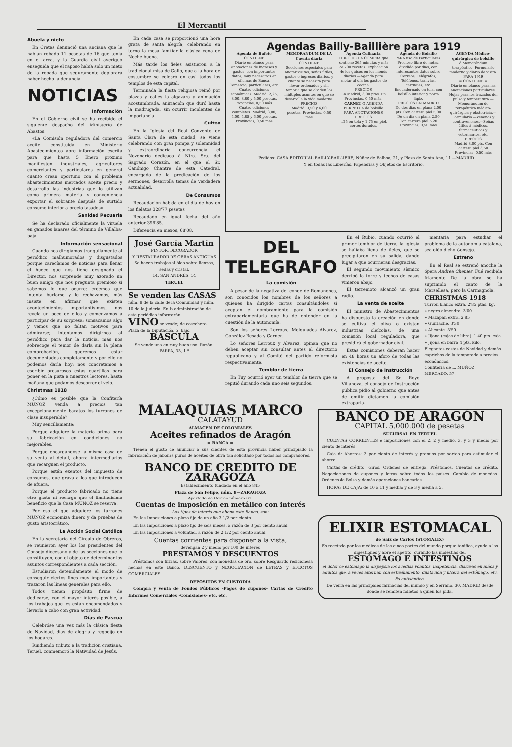El Mercantil
Abuela y nieto
En Cretas denunció una anciana que le habían robado 11 pesetas de 16 que tenía en el arca, y la Guardia civil averiguó enseguida que el raposo había sido un nieto de la robada que seguramente deplorará haber hecho la denuncia.
NOTICIAS
Información
En el Gobierno civil se ha recibido el siguiente despacho del Ministerio de Abastos:
«La Comisión reguladora del comercio aceite constituida en Ministerio Abastecimientos abre información escrita para que hasta 5 Enero próximo manifiesten industriales, agricultores comerciantes y particulares en general cuanto crean oportuno con el problema abastecimientos mercados aceite precio y desarrollo las industrias que lo utilizan como primera materia y conveniencia exportar el sobrante después de surtido consumo interior a precio tasados».
Sanidad Pecuaria
Se ha declarado oficialmente la viruela en ganados lanares del término de Villalba-baja.
Información sensacional
Cuando nos dirigíamos tranquilamente al periódico malhumorados y disgustados porque carecíamos de noticias para llenar el hueco que nos tiene designado el Director, nos sorprende muy azorado un buen amigo que nos pregunta premioso si sabemos lo que ocurre; creemos que intenta burlarse y le rechazamos, más insiste en afirmar que existen acontecimientos importantísimos, nos revela un poco de ellos y comenzamos a participar de su sorpresa; sonsacamos algo y vemos que no faltan motivos para admirarse; intentamos dirigirnos al periódico para dar la noticia, más nos sobrecoge el temor de darla sin la plena comprobación, queremos estar documentados completamente y por ello no podemos darla hoy: nos concretamos a escribir presurosos estas cuartillas para poner en la pista a nuestros lectores, hasta mañana que podamos descorrer el velo.
Christmas 1918
¿Cómo es posible que la Confitería MUÑOZ venda a precios tan excepcionalmente baratos los turrones de clase insuperable?
Muy sencillamente:
Porque adquiere la materia prima para su fabricación en condiciones no mejorables.
Porque encargándose la misma casa de su venta al detall, ahorra intermediarios que recarguen el producto.
Porque están exentos del impuesto de consumos, que grava a los que introducen de afuera.
Porque el producto fabricado no tiene otro gasto ni recargo que el limitadísimo beneficio que la Casa MUÑOZ se reserva.
Por eso el que adquiere los turrones MUÑOZ economiza dinero y da pruebas de gusto aristocrático.
La Acción Social Católica
En la secretaría del Círculo de Obreros, se reunieron ayer los los presidentes del Consejo diocesano y de las secciones que lo constituyen, con el objeto de determinar los asuntos correspondientes a cada sección.
Estudiaron detenidamente el modo de conseguir ciertos fines muy importantes y trazaron las líneas generales para ello.
Todos tienen propósito firme de dedicarse, con el mayor interés posible, a los trabajos que les están encomendados y llevarlo a cabo con gran actividad.
Días de Pascua
Celebróse una vez más la clásica fiesta de Navidad, días de alegría y regocijo en los hogares.
Rindiendo tributo a la tradición cristiana, Teruel, conmemoró la Natividad de Jesús.
En cada casa se proporcionó una hora grata de santa alegría, celebrando en torno la mesa familiar la clásica cena de Noche buena.
Más tarde los fieles asistieron a la tradicional misa de Gallo, que a la hora de costumbre se celebró en casi todos los templos de esta capital.
Terminada la fiesta religiosa reinó por plazas y calles la algazara y animación acostumbrada, animación que duró hasta la madrugada, sin ocurrir incidentes de importancia.
Cultos
En la Iglesia del Real Convento de Santa Clara de esta ciudad, se viene celebrando con gran pompa y solemnidad y extraordinaria concurrencia el Novenario dedicado á Ntra. Sra. del Sagrado Corazón, en el que el Sr. Canónigo Chantre de esta Catedral, encargado de la predicación de los sermones, desarrolla temas de verdadera actualidad.
De Consumos
Recaudación habida en el día de hoy en los fielatos 328'77 pesetas
Recaudado en igual fecha del año anterior 396'85.
Diferencia en menos, 68'08.
Agendas Bailly-Baillière para 1919
Agenda de Bufete
CONTIENE
Diario en blanco para anotaciones de ingresos y gastos, con importantes datos, muy necesarios en oficinas de Banca, Comercio, particulares, etc.
Cuatro ediciones económicas: Madrid: 2,25, 3,00, 3,80 y 5,00 pesetas. Provincias, 0,50 más.
Cuatro ediciones completas. Madrid, 3,00, 4,00, 4,85 y 6,00 pesetas. Provincias, 0,50 más
MEMORANDUM DE LA Cuenta diaria
CONTIENE
Secciones especiales para anotar visitas; señas útiles; gastos e ingresos diarios, y cuanto se necesita para llevar ordenados y sin temor a que se olviden los múltiples asuntos en que se desarrolla la vida moderna.
PRECIOS
Madrid: 3,50 y 4,00 pesetas. Provincias, 0,50 más
Agenda Culinaria
LIBRO DE LA COMPRA que contiene 365 minutas y más de 700 recetas. Explicación de los guisos en los menús diarios.—Agenda para anotar al día los gastos de cocina.
PRECIOS
En Madrid, 3,00 ptas. En Provincias, 0,50 más.
CARNET Ó AGENDA PERPETUA de bolsillo PARA ANOTACIONES
PRECIOS
1,25 en tela y 1,75 en piel, cortes dorados.
Agenda de Bolsillo
PARA uso de Particulares.
Precioso libro de notas, dividido por días, con interesantes datos sobre Correos, Telégrafos, Teléfonos, tranvías, carruajes, etc. Encuadernado en tela, con bolsillo interior y porta lápiz.
PRECIOS EN MADRID
De dos días en plana 2,00 pts. Con cartera piel 5,00
De un día en plana 2,50 Con cartera piel 5,20
Provincias, 0,50 más
AGENDA Médico-quirúrgica de bolsillo
ó Memorándum terapéutico, Formulario moderno y diario de visita.
PARA 1919
= CONTIENE =
Diario en blanco para las anotaciones particulares. Hojas para los trazados del pulso y temperatura.—Memorándum de terapéutica médico-quirúrgica y obstetricia.—Formulario.—Venenos y contravenenos.—Señas útiles á médicos, farmacéuticos y veterinarios, etc.
PRECIOS
Madrid 3,00 pts. Con cartera piel 3,50
Provincias, 0,50 más
Pedidos: CASA EDITORIAL BAILLY-BAILLIERE, Núñez de Balboa, 21, y Plaza de Santa Ana, 11.—MADRID
Y en todas las Librerías, Papelerías y Objetos de Escritorio.
José García Martín
PINTOR, DECORADOR
Y RESTAURADOR DE OBRAS ANTIGUAS
Se hacen trabajos al óleo sobre lienzos, sedas y cristal.
14, SAN ANDRÉS, 14
TERUEL
Se venden las CASAS
núm. 8 de la calle de la Comunidad y núm. 10 de la Judería. En la administración de este periódico informarán.
VINO se vende; de cosechero.
Plaza de la Diputación, 5, bajo.
BASCULA
Se vende una en muy buen uso. Razón: PARRA, 33, 1.º
DEL TELEGRAFO
La comisión
A pesar de la negativa del conde de Romanones, son conocidos los nombres de los señores a quienes ha dirigido cartas consultándoles si aceptan el nombramiento para la comisión extraparlamentaria que ha de entender en la cuestión de la autonomía.
Son los señores Lerroux, Melquiades Alvarez, González Besada y Carner.
Lo señores Lerroux y Alvarez, opinan que no deben aceptar sin consultar antes al directorio republicano y al Comité del partido reformista respectivamente.
Temblor de tierra
En Tuy ocurrió ayer un temblor de tierra que se repitió durando cada uno seis segundos.
En el Rubio, cuando ocurrió el primer temblor de tierra, la iglesia se hallaba llena de fieles, que se precipitaron en su salida, dando lugar a que ocurrieran desgracias.
El segundo movimiento sísmico derribó la torre y techos de casas vinieron abajo.
El terremoto alcanzó un gran radio.
La venta de aceite
El ministro de Abastecimientos ha dispuesto la creación en donde se cultiva el olivo o existan industrias oleícolas, de una comisión local reguladora, que presidirá el gobernador civil.
Estas comisiones deberan hacer en 48 horas un aforo de todas las existencias de aceite.
El Consejo de Instrucción
A proposta del Sr. Royo Villanova, el consejo de Instrucción pública pidió al gobierno que antes de emitir dictamen la comisión extraparla-
mentaria para estudiar el problema de la autonomía catalana, sea oído dicho Consejo.
Estreno
En el Real se estrenó anoche la ópera Andrea Chenier. Fué recibida friamente De la obra se ha suprimido el canto de la Marsellesa, pero la Carmagnola.
CHRISTMAS 1918
Turron blanco extra. 2'85 ptas. kg.
» negro almendra. 3'00
» Mazapan extra. 2'85
» Guirlache. 3'30
» Alicante. 3'50
» Jijona (cajas de libra). 1'40 pts. caja.
» Jijona en barra 4 pts. kilo.
Elegantes cestas de Navidad y demás caprichos de la temporada a precios económicos.
Confitería de L. MUÑOZ.
MERCADO, 37.
MALAQUIAS MARCO
CALATAYUD
ALMACEN DE COLONIALES
Aceites refinados de Aragón
= BANCA =
Tienen el gusto de anunciar a sus clientes de esta provincia haber principiado la fabricación de jabones puros de aceites de oliva tan solicitado por todos los compradores.
BANCO DE CREDITO DE ZARAGOZA
Establecimiento fundado en el año 845
Plaza de San Felipe, núm. 8—ZARAGOZA
Apartado de Correo número 31.
Cuentas de imposición en metálico con interés
Los tipos de interés que abona este Banco, son:
En las Imposiciones a plazo fijo de un año 3 1/2 por ciento
En las Imposiciones a plazo fijo de seis meses, a razón de 3 por ciento anual
En las Imposiciones a voluntad, a razón de 2 1/2 por ciento anual
Cuentas corrientes para disponer a la vista,
devengan 2 y medio por 100 de interés
PRESTAMOS Y DESCUENTOS
Préstamos con firmas, sobre Valores, con monedas de oro, sobre Resguardo resicionesa hechas en este Banco. DESCUENTO y NEGOCIACION de LETRAS y EFECTOS COMERCIALES.
DEPOSITOS EN CUSTODIA
Compra y venta de Fondos Públicos -Pagos de cupones- Cartas de Crédito Informes Comerciales -Comisiones- etc, etc.
BANCO DE ARAGÓN
CAPITAL 5.000.000 de pesetas
SUCURSAL EN TERUEL
CUENTAS CORRIENTES e imposiciones con el 2, 2 y medio, 3, y 3 y medio por ciento de interés.
Caja de Ahorros: 3 por ciento de interés y premios por sorteo para estimular el ahorro.
Cartas de crédito. Giros. Ordenes de entrega. Préstamos. Cuentas de crédito. Negociaciones de cupones y letras sobre todos los países. Cambio de monedas. Ordenes de Bolsa y demás operaciones bancarias.
HORAS DE CAJA: de 10 a 11 y media; y de 3 y media a 5.
ELIXIR ESTOMACAL
de Saiz de Carlos (STOMALIX)
Es recetado por los médicos de las cinco partes del mundo porque tonifica, ayuda a las digestiones y abre el apetito, curando las molestias del
ESTÓMAGO E INTESTINOS
el dolor de estómago la dispepsia los acedias vómitos, inapetencia, diarreas en niños y adultos que, a veces alternan con estreñimiento, dilatación y úlcera del estómago, etc. Es antiséptico.
De venta en las principales farmacias del mundo y en Serrano, 30, MADRID desde donde se remiten folletos a quien los pida.